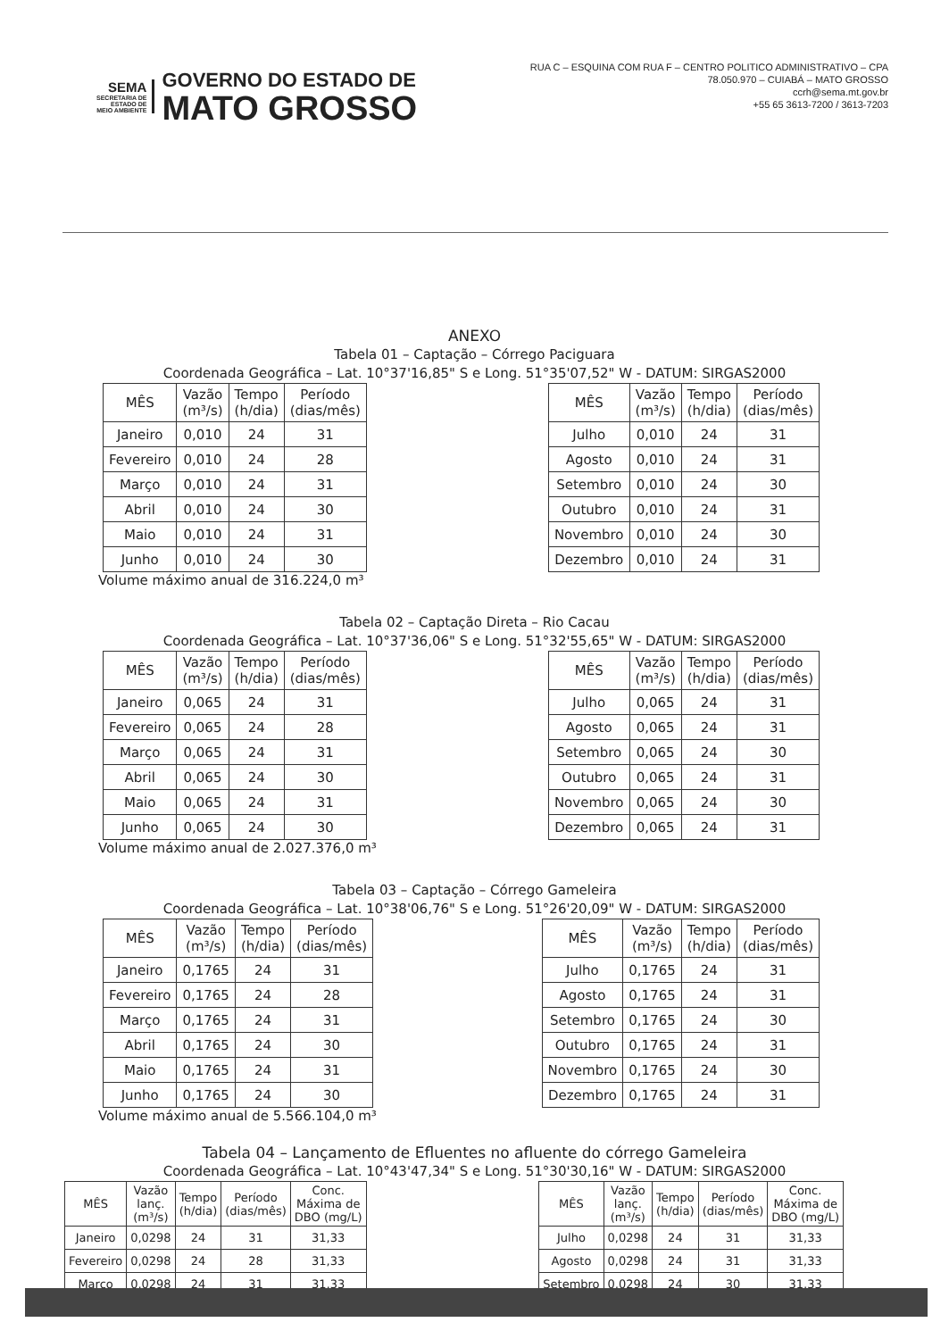SEMA
SECRETARIA DE
ESTADO DE
MEIO AMBIENTE
GOVERNO DO ESTADO DE
MATO GROSSO
RUA C – ESQUINA COM RUA F – CENTRO POLITICO ADMINISTRATIVO – CPA
78.050.970 – CUIABÁ – MATO GROSSO
ccrh@sema.mt.gov.br
+55 65 3613-7200 / 3613-7203
ANEXO
Tabela 01 – Captação – Córrego Paciguara
Coordenada Geográfica – Lat. 10°37'16,85" S e Long. 51°35'07,52" W - DATUM: SIRGAS2000
| MÊS | Vazão (m³/s) | Tempo (h/dia) | Período (dias/mês) |
| --- | --- | --- | --- |
| Janeiro | 0,010 | 24 | 31 |
| Fevereiro | 0,010 | 24 | 28 |
| Março | 0,010 | 24 | 31 |
| Abril | 0,010 | 24 | 30 |
| Maio | 0,010 | 24 | 31 |
| Junho | 0,010 | 24 | 30 |
| MÊS | Vazão (m³/s) | Tempo (h/dia) | Período (dias/mês) |
| --- | --- | --- | --- |
| Julho | 0,010 | 24 | 31 |
| Agosto | 0,010 | 24 | 31 |
| Setembro | 0,010 | 24 | 30 |
| Outubro | 0,010 | 24 | 31 |
| Novembro | 0,010 | 24 | 30 |
| Dezembro | 0,010 | 24 | 31 |
Volume máximo anual de 316.224,0 m³
Tabela 02 – Captação Direta – Rio Cacau
Coordenada Geográfica – Lat. 10°37'36,06" S e Long. 51°32'55,65" W - DATUM: SIRGAS2000
| MÊS | Vazão (m³/s) | Tempo (h/dia) | Período (dias/mês) |
| --- | --- | --- | --- |
| Janeiro | 0,065 | 24 | 31 |
| Fevereiro | 0,065 | 24 | 28 |
| Março | 0,065 | 24 | 31 |
| Abril | 0,065 | 24 | 30 |
| Maio | 0,065 | 24 | 31 |
| Junho | 0,065 | 24 | 30 |
| MÊS | Vazão (m³/s) | Tempo (h/dia) | Período (dias/mês) |
| --- | --- | --- | --- |
| Julho | 0,065 | 24 | 31 |
| Agosto | 0,065 | 24 | 31 |
| Setembro | 0,065 | 24 | 30 |
| Outubro | 0,065 | 24 | 31 |
| Novembro | 0,065 | 24 | 30 |
| Dezembro | 0,065 | 24 | 31 |
Volume máximo anual de 2.027.376,0 m³
Tabela 03 – Captação – Córrego Gameleira
Coordenada Geográfica – Lat. 10°38'06,76" S e Long. 51°26'20,09" W - DATUM: SIRGAS2000
| MÊS | Vazão (m³/s) | Tempo (h/dia) | Período (dias/mês) |
| --- | --- | --- | --- |
| Janeiro | 0,1765 | 24 | 31 |
| Fevereiro | 0,1765 | 24 | 28 |
| Março | 0,1765 | 24 | 31 |
| Abril | 0,1765 | 24 | 30 |
| Maio | 0,1765 | 24 | 31 |
| Junho | 0,1765 | 24 | 30 |
| MÊS | Vazão (m³/s) | Tempo (h/dia) | Período (dias/mês) |
| --- | --- | --- | --- |
| Julho | 0,1765 | 24 | 31 |
| Agosto | 0,1765 | 24 | 31 |
| Setembro | 0,1765 | 24 | 30 |
| Outubro | 0,1765 | 24 | 31 |
| Novembro | 0,1765 | 24 | 30 |
| Dezembro | 0,1765 | 24 | 31 |
Volume máximo anual de 5.566.104,0 m³
Tabela 04 – Lançamento de Efluentes no afluente do córrego Gameleira
Coordenada Geográfica – Lat. 10°43'47,34" S e Long. 51°30'30,16" W - DATUM: SIRGAS2000
| MÊS | Vazão lanç. (m³/s) | Tempo (h/dia) | Período (dias/mês) | Conc. Máxima de DBO (mg/L) |
| --- | --- | --- | --- | --- |
| Janeiro | 0,0298 | 24 | 31 | 31,33 |
| Fevereiro | 0,0298 | 24 | 28 | 31,33 |
| Março | 0,0298 | 24 | 31 | 31,33 |
| MÊS | Vazão lanç. (m³/s) | Tempo (h/dia) | Período (dias/mês) | Conc. Máxima de DBO (mg/L) |
| --- | --- | --- | --- | --- |
| Julho | 0,0298 | 24 | 31 | 31,33 |
| Agosto | 0,0298 | 24 | 31 | 31,33 |
| Setembro | 0,0298 | 24 | 30 | 31,33 |